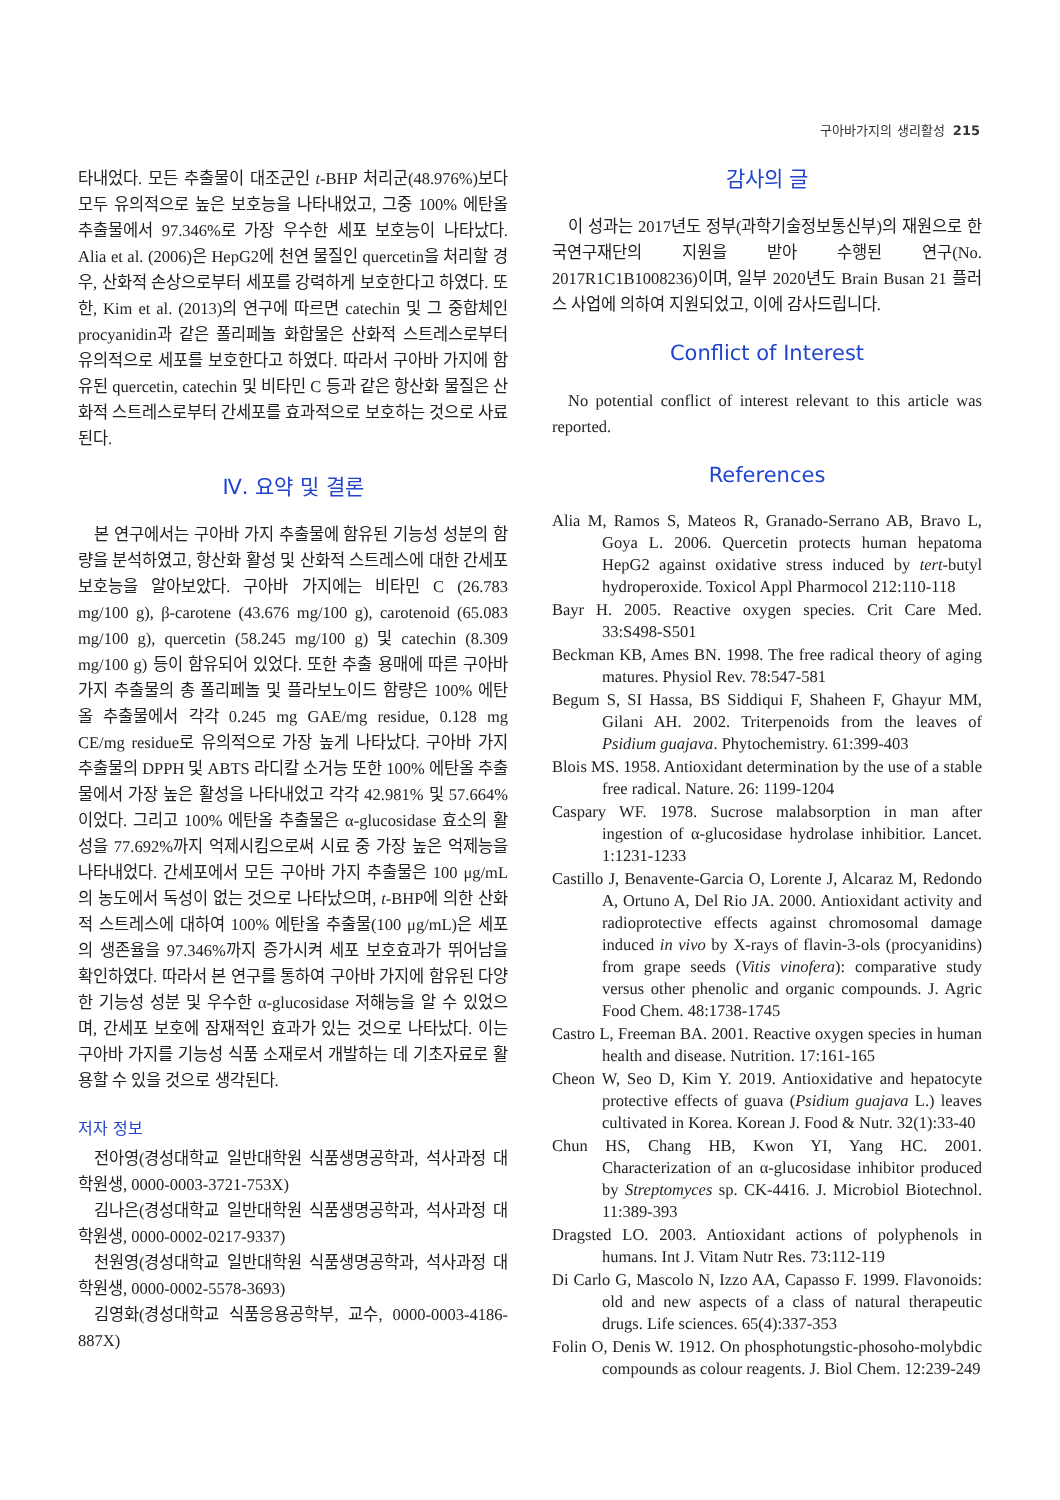구아바가지의 생리활성 215
타내었다. 모든 추출물이 대조군인 t-BHP 처리군(48.976%)보다 모두 유의적으로 높은 보호능을 나타내었고, 그중 100% 에탄올 추출물에서 97.346%로 가장 우수한 세포 보호능이 나타났다. Alia et al. (2006)은 HepG2에 천연 물질인 quercetin을 처리할 경우, 산화적 손상으로부터 세포를 강력하게 보호한다고 하였다. 또한, Kim et al. (2013)의 연구에 따르면 catechin 및 그 중합체인 procyanidin과 같은 폴리페놀 화합물은 산화적 스트레스로부터 유의적으로 세포를 보호한다고 하였다. 따라서 구아바 가지에 함유된 quercetin, catechin 및 비타민 C 등과 같은 항산화 물질은 산화적 스트레스로부터 간세포를 효과적으로 보호하는 것으로 사료된다.
Ⅳ. 요약 및 결론
본 연구에서는 구아바 가지 추출물에 함유된 기능성 성분의 함량을 분석하였고, 항산화 활성 및 산화적 스트레스에 대한 간세포 보호능을 알아보았다. 구아바 가지에는 비타민 C (26.783 mg/100 g), β-carotene (43.676 mg/100 g), carotenoid (65.083 mg/100 g), quercetin (58.245 mg/100 g) 및 catechin (8.309 mg/100 g) 등이 함유되어 있었다. 또한 추출 용매에 따른 구아바 가지 추출물의 총 폴리페놀 및 플라보노이드 함량은 100% 에탄올 추출물에서 각각 0.245 mg GAE/mg residue, 0.128 mg CE/mg residue로 유의적으로 가장 높게 나타났다. 구아바 가지 추출물의 DPPH 및 ABTS 라디칼 소거능 또한 100% 에탄올 추출물에서 가장 높은 활성을 나타내었고 각각 42.981% 및 57.664%이었다. 그리고 100% 에탄올 추출물은 α-glucosidase 효소의 활성을 77.692%까지 억제시킴으로써 시료 중 가장 높은 억제능을 나타내었다. 간세포에서 모든 구아바 가지 추출물은 100 μg/mL의 농도에서 독성이 없는 것으로 나타났으며, t-BHP에 의한 산화적 스트레스에 대하여 100% 에탄올 추출물(100 μg/mL)은 세포의 생존율을 97.346%까지 증가시켜 세포 보호효과가 뛰어남을 확인하였다. 따라서 본 연구를 통하여 구아바 가지에 함유된 다양한 기능성 성분 및 우수한 α-glucosidase 저해능을 알 수 있었으며, 간세포 보호에 잠재적인 효과가 있는 것으로 나타났다. 이는 구아바 가지를 기능성 식품 소재로서 개발하는 데 기초자료로 활용할 수 있을 것으로 생각된다.
저자 정보
전아영(경성대학교 일반대학원 식품생명공학과, 석사과정 대학원생, 0000-0003-3721-753X)
김나은(경성대학교 일반대학원 식품생명공학과, 석사과정 대학원생, 0000-0002-0217-9337)
천원영(경성대학교 일반대학원 식품생명공학과, 석사과정 대학원생, 0000-0002-5578-3693)
김영화(경성대학교 식품응용공학부, 교수, 0000-0003-4186-887X)
감사의 글
이 성과는 2017년도 정부(과학기술정보통신부)의 재원으로 한국연구재단의 지원을 받아 수행된 연구(No. 2017R1C1B1008236)이며, 일부 2020년도 Brain Busan 21 플러스 사업에 의하여 지원되었고, 이에 감사드립니다.
Conflict of Interest
No potential conflict of interest relevant to this article was reported.
References
Alia M, Ramos S, Mateos R, Granado-Serrano AB, Bravo L, Goya L. 2006. Quercetin protects human hepatoma HepG2 against oxidative stress induced by tert-butyl hydroperoxide. Toxicol Appl Pharmocol 212:110-118
Bayr H. 2005. Reactive oxygen species. Crit Care Med. 33:S498-S501
Beckman KB, Ames BN. 1998. The free radical theory of aging matures. Physiol Rev. 78:547-581
Begum S, SI Hassa, BS Siddiqui F, Shaheen F, Ghayur MM, Gilani AH. 2002. Triterpenoids from the leaves of Psidium guajava. Phytochemistry. 61:399-403
Blois MS. 1958. Antioxidant determination by the use of a stable free radical. Nature. 26: 1199-1204
Caspary WF. 1978. Sucrose malabsorption in man after ingestion of α-glucosidase hydrolase inhibitior. Lancet. 1:1231-1233
Castillo J, Benavente-Garcia O, Lorente J, Alcaraz M, Redondo A, Ortuno A, Del Rio JA. 2000. Antioxidant activity and radioprotective effects against chromosomal damage induced in vivo by X-rays of flavin-3-ols (procyanidins) from grape seeds (Vitis vinofera): comparative study versus other phenolic and organic compounds. J. Agric Food Chem. 48:1738-1745
Castro L, Freeman BA. 2001. Reactive oxygen species in human health and disease. Nutrition. 17:161-165
Cheon W, Seo D, Kim Y. 2019. Antioxidative and hepatocyte protective effects of guava (Psidium guajava L.) leaves cultivated in Korea. Korean J. Food & Nutr. 32(1):33-40
Chun HS, Chang HB, Kwon YI, Yang HC. 2001. Characterization of an α-glucosidase inhibitor produced by Streptomyces sp. CK-4416. J. Microbiol Biotechnol. 11:389-393
Dragsted LO. 2003. Antioxidant actions of polyphenols in humans. Int J. Vitam Nutr Res. 73:112-119
Di Carlo G, Mascolo N, Izzo AA, Capasso F. 1999. Flavonoids: old and new aspects of a class of natural therapeutic drugs. Life sciences. 65(4):337-353
Folin O, Denis W. 1912. On phosphotungstic-phosoho-molybdic compounds as colour reagents. J. Biol Chem. 12:239-249